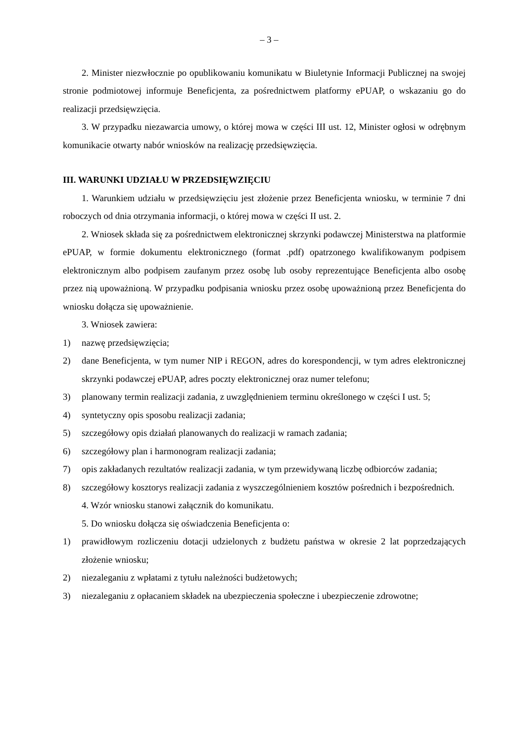– 3 –
2. Minister niezwłocznie po opublikowaniu komunikatu w Biuletynie Informacji Publicznej na swojej stronie podmiotowej informuje Beneficjenta, za pośrednictwem platformy ePUAP, o wskazaniu go do realizacji przedsięwzięcia.
3. W przypadku niezawarcia umowy, o której mowa w części III ust. 12, Minister ogłosi w odrębnym komunikacie otwarty nabór wniosków na realizację przedsięwzięcia.
III. WARUNKI UDZIAŁU W PRZEDSIĘWZIĘCIU
1. Warunkiem udziału w przedsięwzięciu jest złożenie przez Beneficjenta wniosku, w terminie 7 dni roboczych od dnia otrzymania informacji, o której mowa w części II ust. 2.
2. Wniosek składa się za pośrednictwem elektronicznej skrzynki podawczej Ministerstwa na platformie ePUAP, w formie dokumentu elektronicznego (format .pdf) opatrzonego kwalifikowanym podpisem elektronicznym albo podpisem zaufanym przez osobę lub osoby reprezentujące Beneficjenta albo osobę przez nią upoważnioną. W przypadku podpisania wniosku przez osobę upoważnioną przez Beneficjenta do wniosku dołącza się upoważnienie.
3. Wniosek zawiera:
1) nazwę przedsięwzięcia;
2) dane Beneficjenta, w tym numer NIP i REGON, adres do korespondencji, w tym adres elektronicznej skrzynki podawczej ePUAP, adres poczty elektronicznej oraz numer telefonu;
3) planowany termin realizacji zadania, z uwzględnieniem terminu określonego w części I ust. 5;
4) syntetyczny opis sposobu realizacji zadania;
5) szczegółowy opis działań planowanych do realizacji w ramach zadania;
6) szczegółowy plan i harmonogram realizacji zadania;
7) opis zakładanych rezultatów realizacji zadania, w tym przewidywaną liczbę odbiorców zadania;
8) szczegółowy kosztorys realizacji zadania z wyszczególnieniem kosztów pośrednich i bezpośrednich.
4. Wzór wniosku stanowi załącznik do komunikatu.
5. Do wniosku dołącza się oświadczenia Beneficjenta o:
1) prawidłowym rozliczeniu dotacji udzielonych z budżetu państwa w okresie 2 lat poprzedzających złożenie wniosku;
2) niezaleganiu z wpłatami z tytułu należności budżetowych;
3) niezaleganiu z opłacaniem składek na ubezpieczenia społeczne i ubezpieczenie zdrowotne;